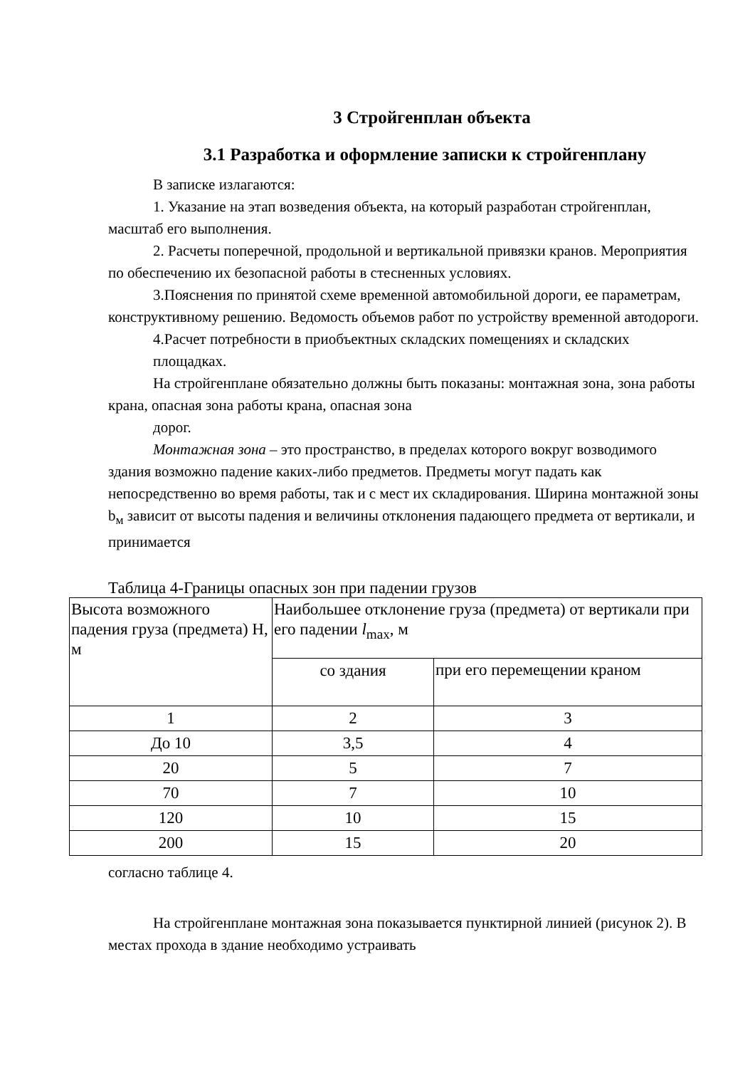3 Стройгенплан объекта
3.1 Разработка и оформление записки к стройгенплану
В записке излагаются:
1. Указание на этап возведения объекта, на который разработан стройгенплан, масштаб его выполнения.
2. Расчеты поперечной, продольной и вертикальной привязки кранов. Мероприятия по обеспечению их безопасной работы в стесненных условиях.
3.Пояснения по принятой схеме временной автомобильной дороги, ее параметрам, конструктивному решению. Ведомость объемов работ по устройству временной автодороги.
4.Расчет потребности в приобъектных складских помещениях и складских площадках.
На стройгенплане обязательно должны быть показаны: монтажная зона, зона работы крана, опасная зона работы крана, опасная зона
дорог.
Монтажная зона – это пространство, в пределах которого вокруг возводимого здания возможно падение каких-либо предметов. Предметы могут падать как непосредственно во время работы, так и с мест их складирования. Ширина монтажной зоны b<sub>м</sub> зависит от высоты падения и величины отклонения падающего предмета от вертикали, и принимается
Таблица 4-Границы опасных зон при падении грузов
| Высота возможного падения груза (предмета) Н, м | Наибольшее отклонение груза (предмета) от вертикали при его падении l<sub>max</sub>, м | |
| | со здания | при его перемещении краном |
| 1 | 2 | 3 |
| До 10 | 3,5 | 4 |
| 20 | 5 | 7 |
| 70 | 7 | 10 |
| 120 | 10 | 15 |
| 200 | 15 | 20 |
согласно таблице 4.
На стройгенплане монтажная зона показывается пунктирной линией (рисунок 2). В местах прохода в здание необходимо устраивать